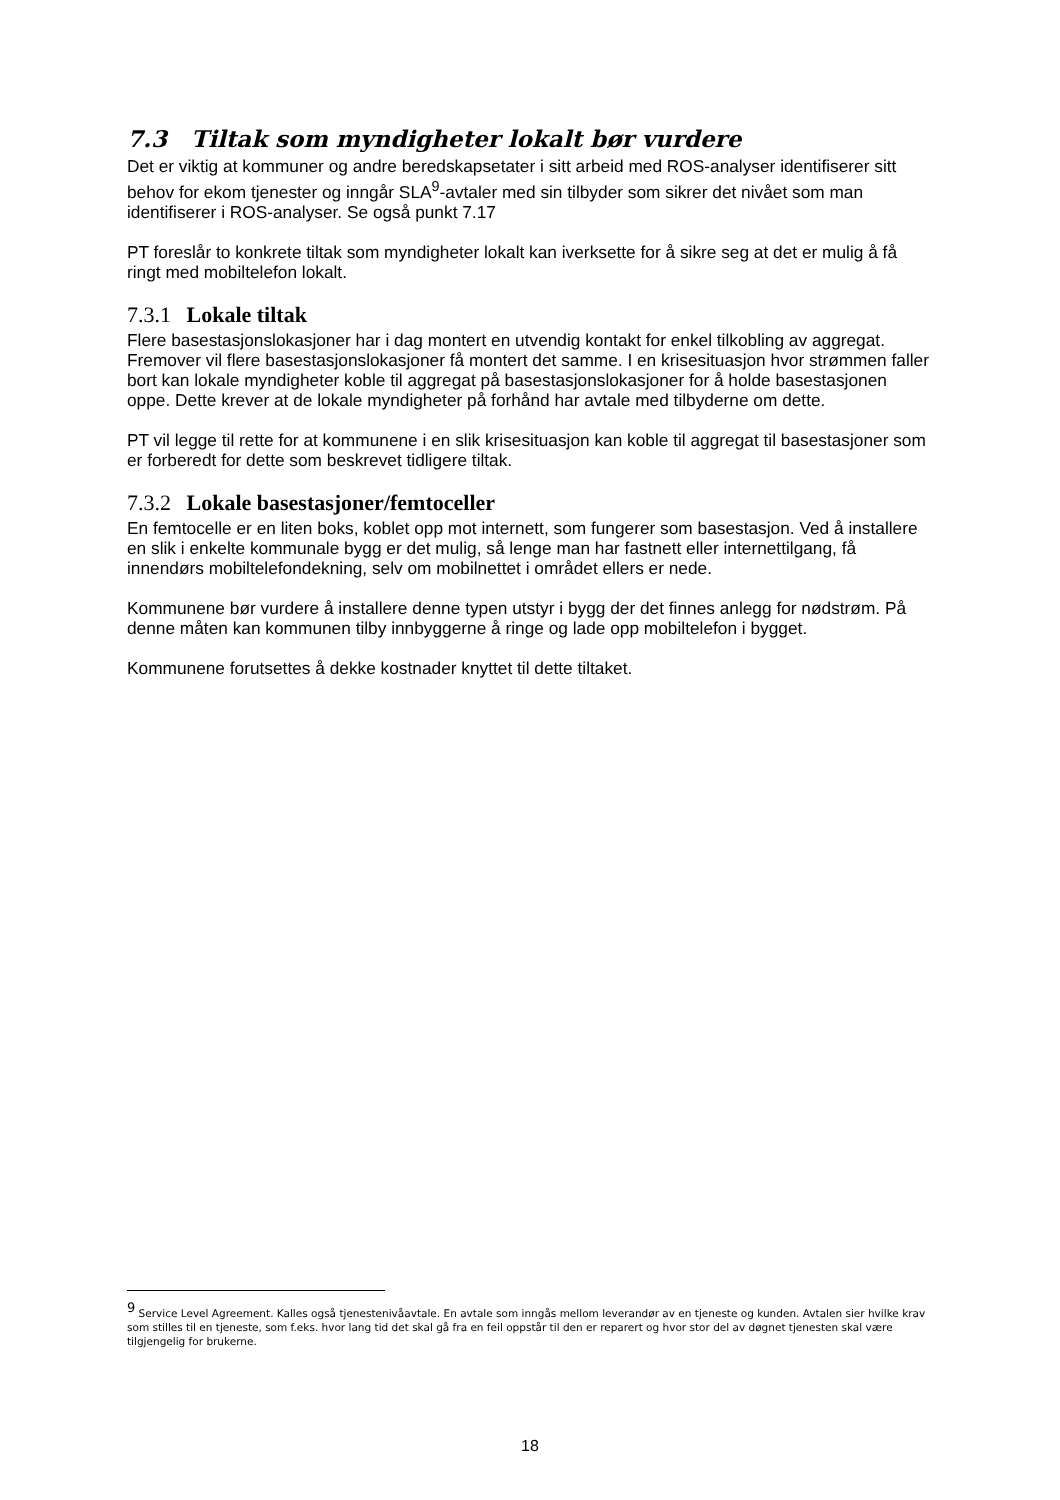7.3 Tiltak som myndigheter lokalt bør vurdere
Det er viktig at kommuner og andre beredskapsetater i sitt arbeid med ROS-analyser identifiserer sitt behov for ekom tjenester og inngår SLA<sup>9</sup>-avtaler med sin tilbyder som sikrer det nivået som man identifiserer i ROS-analyser. Se også punkt 7.17
PT foreslår to konkrete tiltak som myndigheter lokalt kan iverksette for å sikre seg at det er mulig å få ringt med mobiltelefon lokalt.
7.3.1 Lokale tiltak
Flere basestasjonslokasjoner har i dag montert en utvendig kontakt for enkel tilkobling av aggregat. Fremover vil flere basestasjonslokasjoner få montert det samme. I en krisesituasjon hvor strømmen faller bort kan lokale myndigheter koble til aggregat på basestasjonslokasjoner for å holde basestasjonen oppe. Dette krever at de lokale myndigheter på forhånd har avtale med tilbyderne om dette.
PT vil legge til rette for at kommunene i en slik krisesituasjon kan koble til aggregat til basestasjoner som er forberedt for dette som beskrevet tidligere tiltak.
7.3.2 Lokale basestasjoner/femtoceller
En femtocelle er en liten boks, koblet opp mot internett, som fungerer som basestasjon. Ved å installere en slik i enkelte kommunale bygg er det mulig, så lenge man har fastnett eller internettilgang, få innendørs mobiltelefondekning, selv om mobilnettet i området ellers er nede.
Kommunene bør vurdere å installere denne typen utstyr i bygg der det finnes anlegg for nødstrøm. På denne måten kan kommunen tilby innbyggerne å ringe og lade opp mobiltelefon i bygget.
Kommunene forutsettes å dekke kostnader knyttet til dette tiltaket.
<sup>9</sup> Service Level Agreement. Kalles også tjenestenivåavtale. En avtale som inngås mellom leverandør av en tjeneste og kunden. Avtalen sier hvilke krav som stilles til en tjeneste, som f.eks. hvor lang tid det skal gå fra en feil oppstår til den er reparert og hvor stor del av døgnet tjenesten skal være tilgjengelig for brukerne.
18